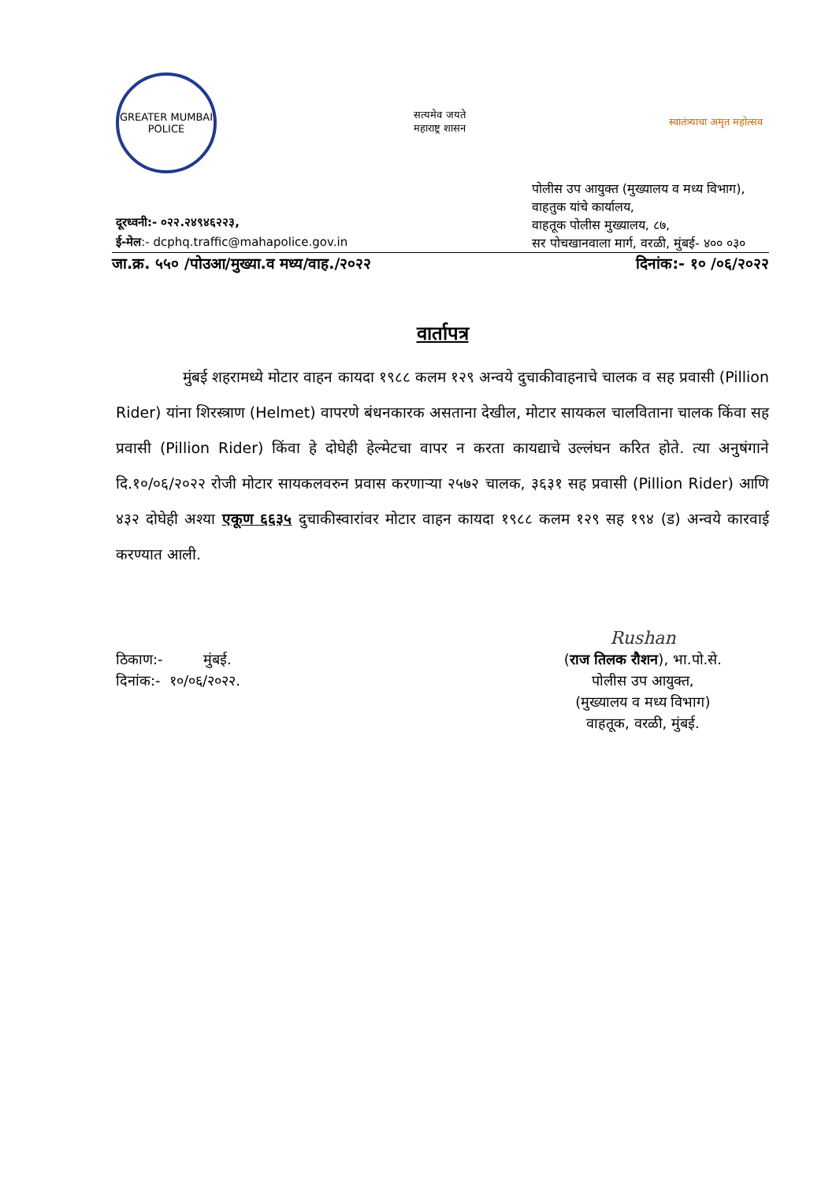GREATER MUMBAI POLICE
सत्यमेव जयते
महाराष्ट्र शासन
स्वातंत्र्याचा अमृत महोत्सव
दूरध्वनी:- ०२२.२४९४६२२३,
ई-मेल:- dcphq.traffic@mahapolice.gov.in
पोलीस उप आयुक्त (मुख्यालय व मध्य विभाग),
वाहतुक यांचे कार्यालय,
वाहतूक पोलीस मुख्यालय, ८७,
सर पोचखानवाला मार्ग, वरळी, मुंबई- ४०० ०३०
जा.क्र. ५५० /पोउआ/मुख्या.व मध्य/वाह./२०२२ दिनांक:- १० /०६/२०२२
वार्तापत्र
मुंबई शहरामध्ये मोटार वाहन कायदा १९८८ कलम १२९ अन्वये दुचाकीवाहनाचे चालक व सह प्रवासी (Pillion Rider) यांना शिरस्त्राण (Helmet) वापरणे बंधनकारक असताना देखील, मोटार सायकल चालविताना चालक किंवा सह प्रवासी (Pillion Rider) किंवा हे दोघेही हेल्मेटचा वापर न करता कायद्याचे उल्लंघन करित होते. त्या अनुषंगाने दि.१०/०६/२०२२ रोजी मोटार सायकलवरुन प्रवास करणाऱ्या २५७२ चालक, ३६३१ सह प्रवासी (Pillion Rider) आणि ४३२ दोघेही अश्या एकूण ६६३५ दुचाकीस्वारांवर मोटार वाहन कायदा १९८८ कलम १२९ सह १९४ (ड) अन्वये कारवाई करण्यात आली.
ठिकाण:- मुंबई.
दिनांक:- १०/०६/२०२२.
Rushan
(राज तिलक रौशन), भा.पो.से.
पोलीस उप आयुक्त,
(मुख्यालय व मध्य विभाग)
वाहतूक, वरळी, मुंबई.